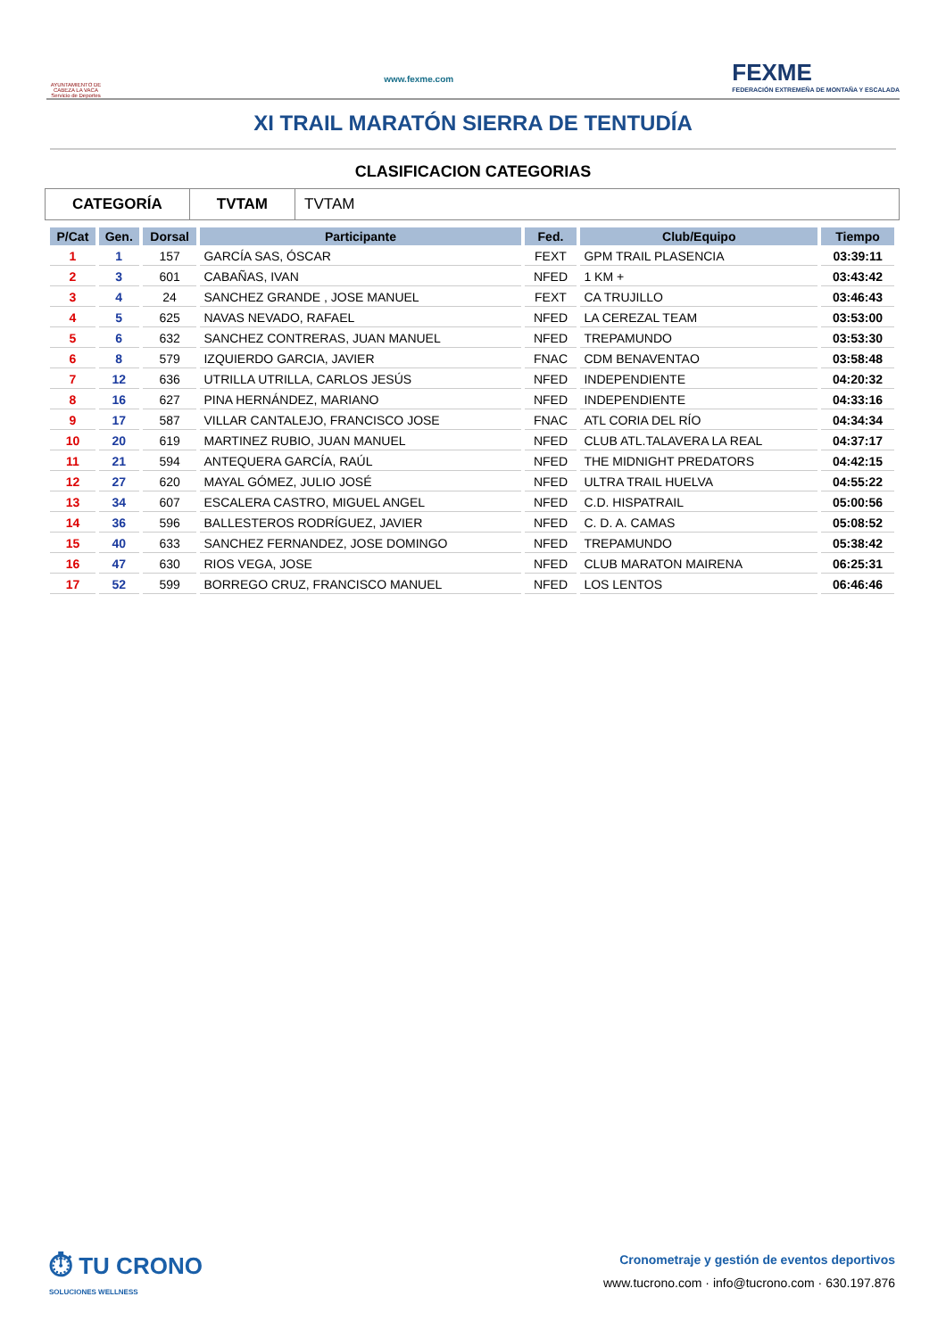AYUNTAMIENTO DE CABEZA LA VACA Servicio de Deportes
www.fexme.com
FEXME
FEDERACIÓN EXTREMEÑA DE MONTAÑA Y ESCALADA
XI TRAIL MARATÓN SIERRA DE TENTUDÍA
CLASIFICACION CATEGORIAS
CATEGORÍA TVTAM
TVTAM
| P/Cat | Gen. | Dorsal | Participante | Fed. | Club/Equipo | Tiempo |
| --- | --- | --- | --- | --- | --- | --- |
| 1 | 1 | 157 | GARCÍA SAS, ÓSCAR | FEXT | GPM TRAIL PLASENCIA | 03:39:11 |
| 2 | 3 | 601 | CABAÑAS, IVAN | NFED | 1 KM + | 03:43:42 |
| 3 | 4 | 24 | SANCHEZ GRANDE , JOSE MANUEL | FEXT | CA TRUJILLO | 03:46:43 |
| 4 | 5 | 625 | NAVAS NEVADO, RAFAEL | NFED | LA CEREZAL TEAM | 03:53:00 |
| 5 | 6 | 632 | SANCHEZ CONTRERAS, JUAN MANUEL | NFED | TREPAMUNDO | 03:53:30 |
| 6 | 8 | 579 | IZQUIERDO GARCIA, JAVIER | FNAC | CDM BENAVENTAO | 03:58:48 |
| 7 | 12 | 636 | UTRILLA UTRILLA, CARLOS JESÚS | NFED | INDEPENDIENTE | 04:20:32 |
| 8 | 16 | 627 | PINA HERNÁNDEZ, MARIANO | NFED | INDEPENDIENTE | 04:33:16 |
| 9 | 17 | 587 | VILLAR CANTALEJO, FRANCISCO JOSE | FNAC | ATL CORIA DEL RÍO | 04:34:34 |
| 10 | 20 | 619 | MARTINEZ RUBIO, JUAN MANUEL | NFED | CLUB ATL.TALAVERA LA REAL | 04:37:17 |
| 11 | 21 | 594 | ANTEQUERA GARCÍA, RAÚL | NFED | THE MIDNIGHT PREDATORS | 04:42:15 |
| 12 | 27 | 620 | MAYAL GÓMEZ, JULIO JOSÉ | NFED | ULTRA TRAIL HUELVA | 04:55:22 |
| 13 | 34 | 607 | ESCALERA CASTRO, MIGUEL ANGEL | NFED | C.D. HISPATRAIL | 05:00:56 |
| 14 | 36 | 596 | BALLESTEROS RODRÍGUEZ, JAVIER | NFED | C. D. A. CAMAS | 05:08:52 |
| 15 | 40 | 633 | SANCHEZ FERNANDEZ, JOSE DOMINGO | NFED | TREPAMUNDO | 05:38:42 |
| 16 | 47 | 630 | RIOS VEGA, JOSE | NFED | CLUB MARATON MAIRENA | 06:25:31 |
| 17 | 52 | 599 | BORREGO CRUZ, FRANCISCO MANUEL | NFED | LOS LENTOS | 06:46:46 |
⏱ TU CRONO
SOLUCIONES WELLNESS
Cronometraje y gestión de eventos deportivos
www.tucrono.com · info@tucrono.com · 630.197.876